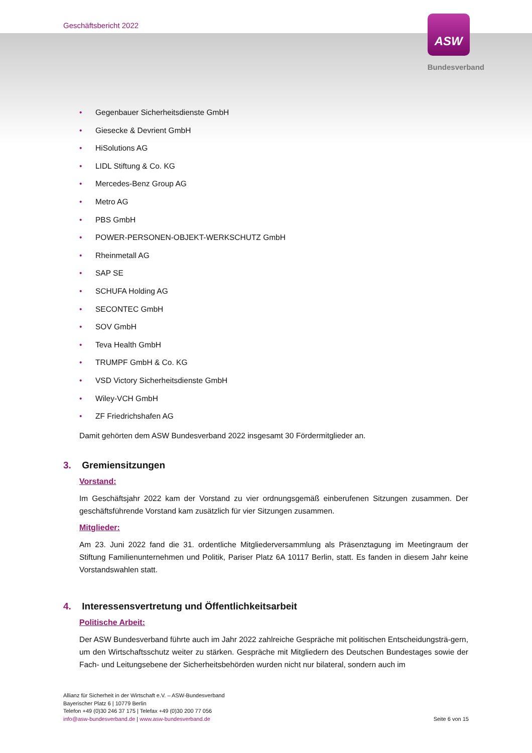Geschäftsbericht 2022
ASW
Bundesverband
• Gegenbauer Sicherheitsdienste GmbH
• Giesecke & Devrient GmbH
• HiSolutions AG
• LIDL Stiftung & Co. KG
• Mercedes-Benz Group AG
• Metro AG
• PBS GmbH
• POWER-PERSONEN-OBJEKT-WERKSCHUTZ GmbH
• Rheinmetall AG
• SAP SE
• SCHUFA Holding AG
• SECONTEC GmbH
• SOV GmbH
• Teva Health GmbH
• TRUMPF GmbH & Co. KG
• VSD Victory Sicherheitsdienste GmbH
• Wiley-VCH GmbH
• ZF Friedrichshafen AG
Damit gehörten dem ASW Bundesverband 2022 insgesamt 30 Fördermitglieder an.
3. Gremiensitzungen
Vorstand:
Im Geschäftsjahr 2022 kam der Vorstand zu vier ordnungsgemäß einberufenen Sitzungen zusammen. Der geschäftsführende Vorstand kam zusätzlich für vier Sitzungen zusammen.
Mitglieder:
Am 23. Juni 2022 fand die 31. ordentliche Mitgliederversammlung als Präsenztagung im Meetingraum der Stiftung Familienunternehmen und Politik, Pariser Platz 6A 10117 Berlin, statt. Es fanden in diesem Jahr keine Vorstandswahlen statt.
4. Interessensvertretung und Öffentlichkeitsarbeit
Politische Arbeit:
Der ASW Bundesverband führte auch im Jahr 2022 zahlreiche Gespräche mit politischen Entscheidungsträ-gern, um den Wirtschaftsschutz weiter zu stärken. Gespräche mit Mitgliedern des Deutschen Bundestages sowie der Fach- und Leitungsebene der Sicherheitsbehörden wurden nicht nur bilateral, sondern auch im
Allianz für Sicherheit in der Wirtschaft e.V. – ASW-Bundesverband
Bayerischer Platz 6 | 10779 Berlin
Telefon +49 (0)30 246 37 175 | Telefax +49 (0)30 200 77 056
info@asw-bundesverband.de | www.asw-bundesverband.de
Seite 6 von 15